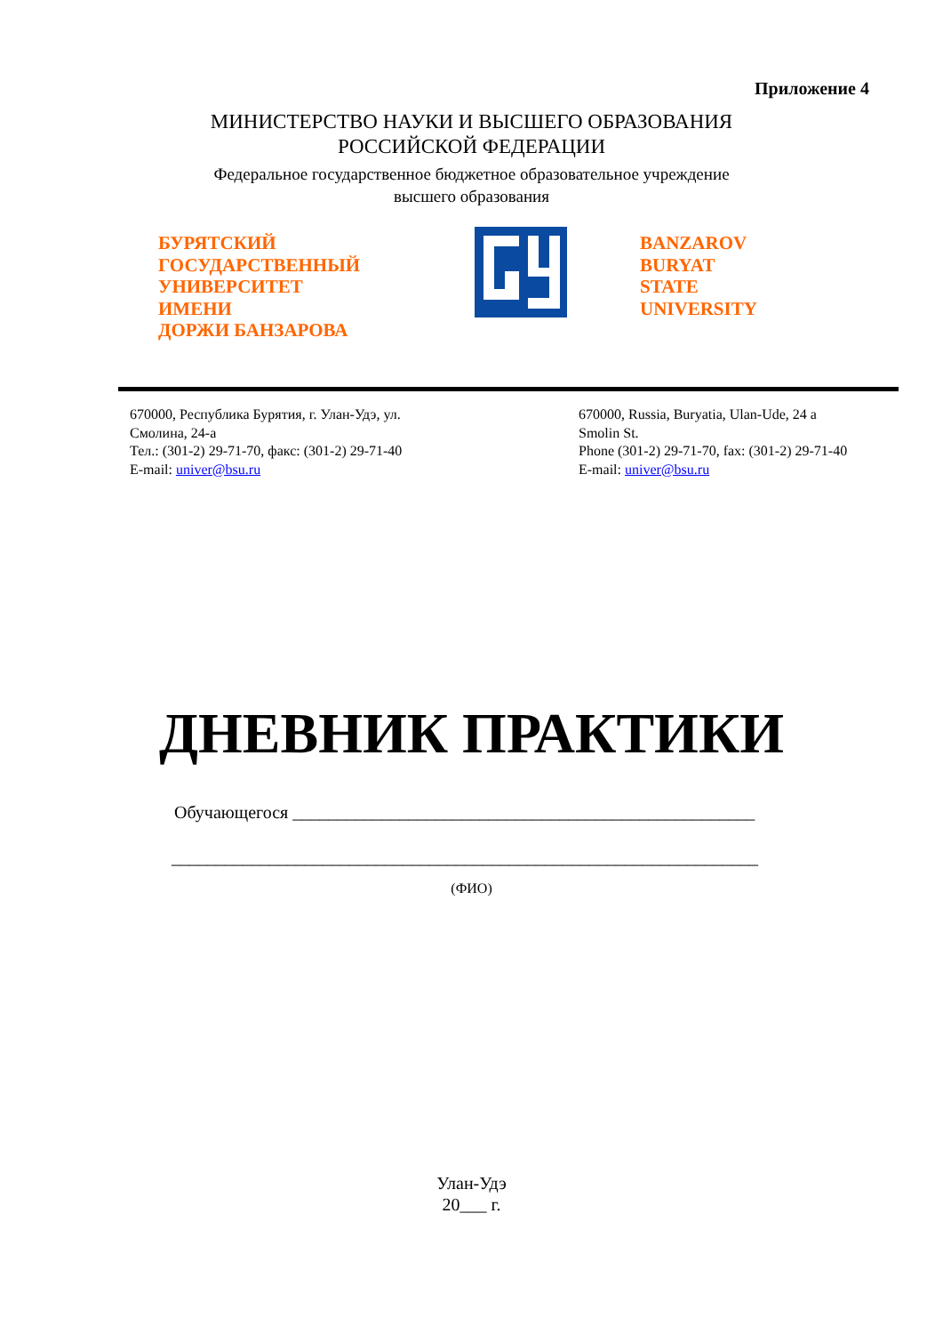Приложение 4
МИНИСТЕРСТВО НАУКИ И ВЫСШЕГО ОБРАЗОВАНИЯ
РОССИЙСКОЙ ФЕДЕРАЦИИ
Федеральное государственное бюджетное образовательное учреждение
высшего образования
БУРЯТСКИЙ
ГОСУДАРСТВЕННЫЙ
УНИВЕРСИТЕТ
ИМЕНИ
ДОРЖИ БАНЗАРОВА
BANZAROV
BURYAT
STATE
UNIVERSITY
670000, Республика Бурятия, г. Улан-Удэ, ул.
Смолина, 24-а
Тел.: (301-2) 29-71-70, факс: (301-2) 29-71-40
E-mail: univer@bsu.ru
670000, Russia, Buryatia, Ulan-Ude, 24 a
Smolin St.
Phone (301-2) 29-71-70, fax: (301-2) 29-71-40
E-mail: univer@bsu.ru
ДНЕВНИК ПРАКТИКИ
Обучающегося ____________________________________________________
__________________________________________________________________
(ФИО)
Улан-Удэ
20___ г.